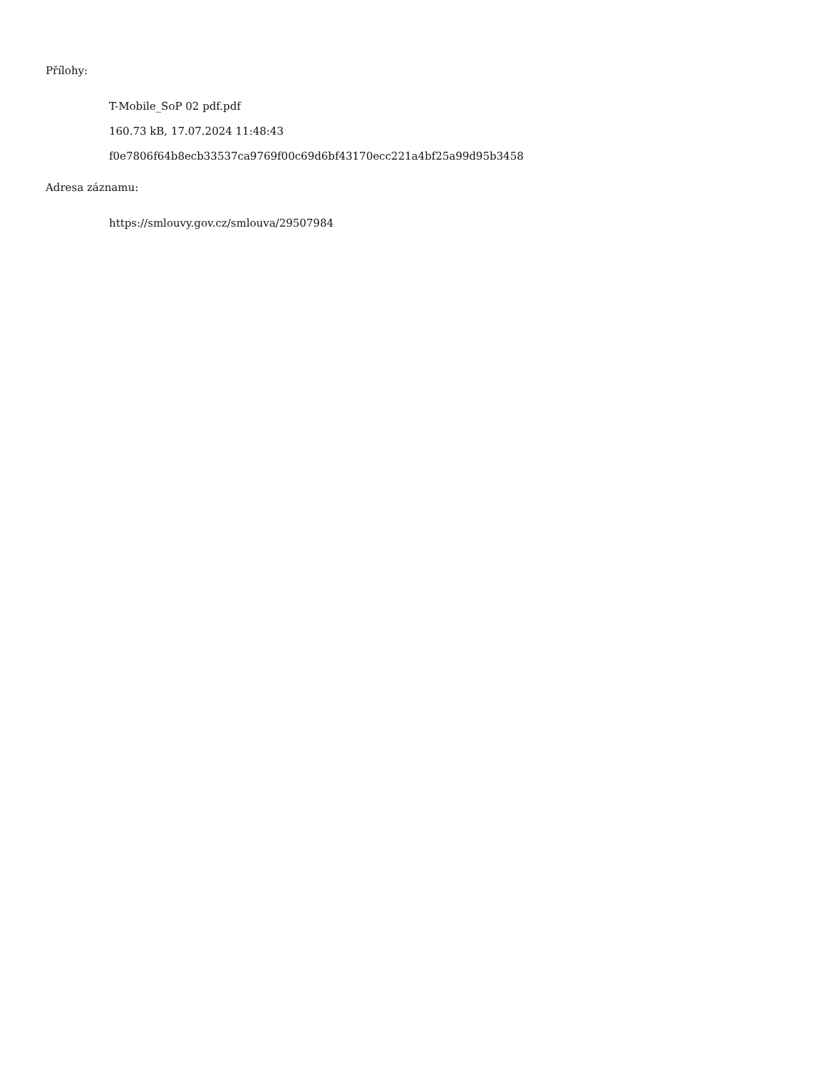Přílohy:
T-Mobile_SoP 02 pdf.pdf
160.73 kB, 17.07.2024 11:48:43
f0e7806f64b8ecb33537ca9769f00c69d6bf43170ecc221a4bf25a99d95b3458
Adresa záznamu:
https://smlouvy.gov.cz/smlouva/29507984